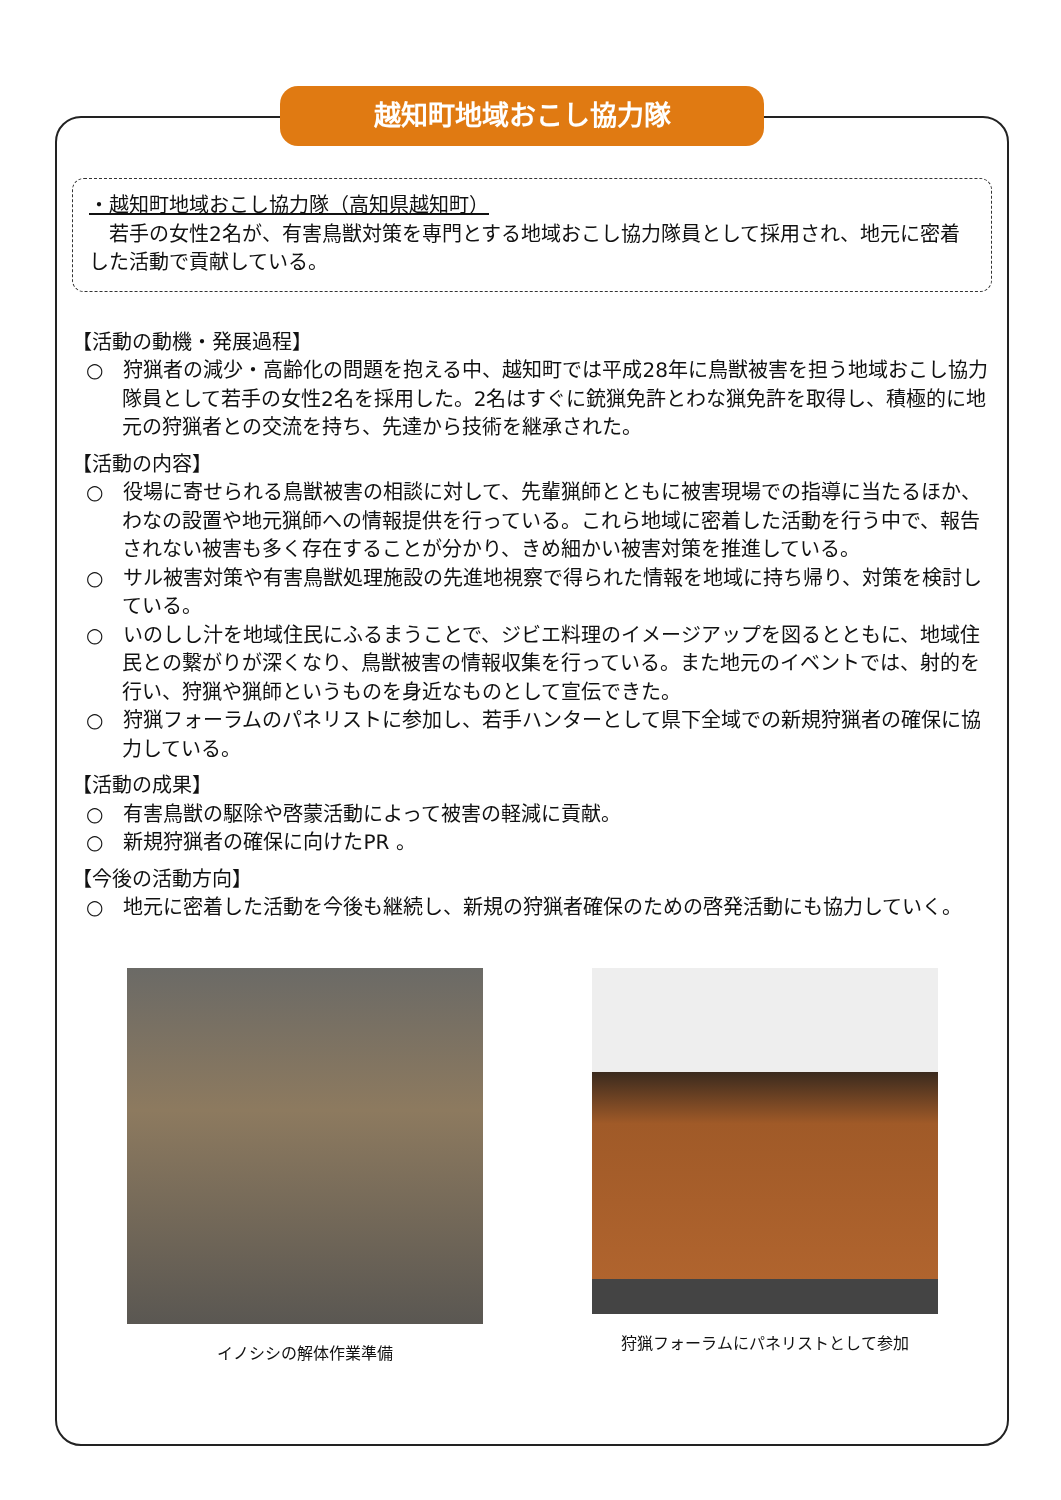越知町地域おこし協力隊
・越知町地域おこし協力隊（高知県越知町）
　若手の女性2名が、有害鳥獣対策を専門とする地域おこし協力隊員として採用され、地元に密着した活動で貢献している。
【活動の動機・発展過程】
○　狩猟者の減少・高齢化の問題を抱える中、越知町では平成28年に鳥獣被害を担う地域おこし協力隊員として若手の女性2名を採用した。2名はすぐに銃猟免許とわな猟免許を取得し、積極的に地元の狩猟者との交流を持ち、先達から技術を継承された。
【活動の内容】
○　役場に寄せられる鳥獣被害の相談に対して、先輩猟師とともに被害現場での指導に当たるほか、わなの設置や地元猟師への情報提供を行っている。これら地域に密着した活動を行う中で、報告されない被害も多く存在することが分かり、きめ細かい被害対策を推進している。
○　サル被害対策や有害鳥獣処理施設の先進地視察で得られた情報を地域に持ち帰り、対策を検討している。
○　いのしし汁を地域住民にふるまうことで、ジビエ料理のイメージアップを図るとともに、地域住民との繋がりが深くなり、鳥獣被害の情報収集を行っている。また地元のイベントでは、射的を行い、狩猟や猟師というものを身近なものとして宣伝できた。
○　狩猟フォーラムのパネリストに参加し、若手ハンターとして県下全域での新規狩猟者の確保に協力している。
【活動の成果】
○　有害鳥獣の駆除や啓蒙活動によって被害の軽減に貢献。
○　新規狩猟者の確保に向けたPR 。
【今後の活動方向】
○　地元に密着した活動を今後も継続し、新規の狩猟者確保のための啓発活動にも協力していく。
イノシシの解体作業準備 狩猟フォーラムにパネリストとして参加